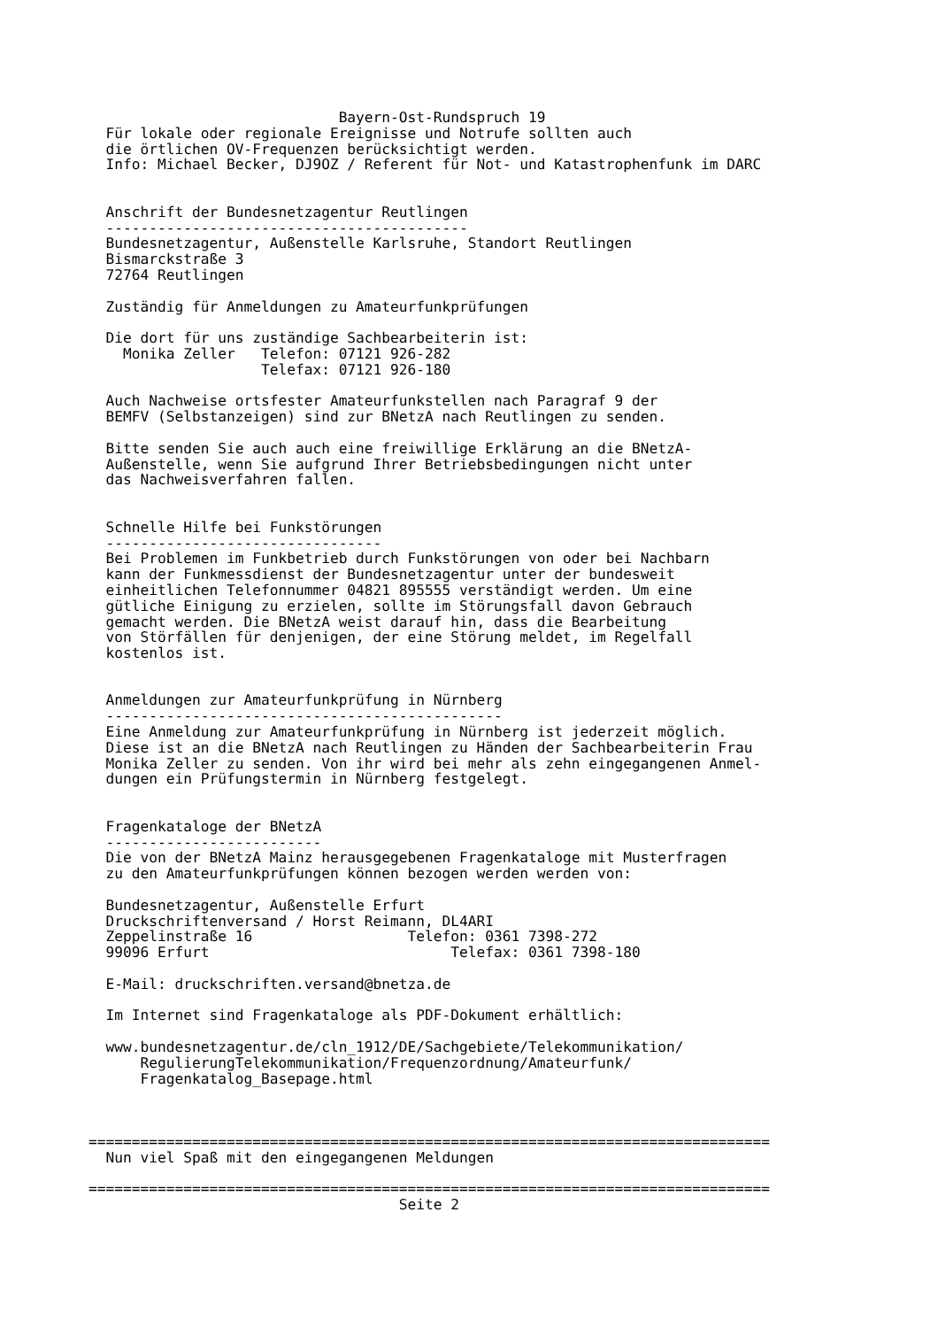Bayern-Ost-Rundspruch 19
  Für lokale oder regionale Ereignisse und Notrufe sollten auch
  die örtlichen OV-Frequenzen berücksichtigt werden.
  Info: Michael Becker, DJ9OZ / Referent für Not- und Katastrophenfunk im DARC


  Anschrift der Bundesnetzagentur Reutlingen
  ------------------------------------------
  Bundesnetzagentur, Außenstelle Karlsruhe, Standort Reutlingen
  Bismarckstraße 3
  72764 Reutlingen

  Zuständig für Anmeldungen zu Amateurfunkprüfungen

  Die dort für uns zuständige Sachbearbeiterin ist:
    Monika Zeller   Telefon: 07121 926-282
                    Telefax: 07121 926-180

  Auch Nachweise ortsfester Amateurfunkstellen nach Paragraf 9 der
  BEMFV (Selbstanzeigen) sind zur BNetzA nach Reutlingen zu senden.

  Bitte senden Sie auch auch eine freiwillige Erklärung an die BNetzA-
  Außenstelle, wenn Sie aufgrund Ihrer Betriebsbedingungen nicht unter
  das Nachweisverfahren fallen.


  Schnelle Hilfe bei Funkstörungen
  --------------------------------
  Bei Problemen im Funkbetrieb durch Funkstörungen von oder bei Nachbarn
  kann der Funkmessdienst der Bundesnetzagentur unter der bundesweit
  einheitlichen Telefonnummer 04821 895555 verständigt werden. Um eine
  gütliche Einigung zu erzielen, sollte im Störungsfall davon Gebrauch
  gemacht werden. Die BNetzA weist darauf hin, dass die Bearbeitung
  von Störfällen für denjenigen, der eine Störung meldet, im Regelfall
  kostenlos ist.


  Anmeldungen zur Amateurfunkprüfung in Nürnberg
  ----------------------------------------------
  Eine Anmeldung zur Amateurfunkprüfung in Nürnberg ist jederzeit möglich.
  Diese ist an die BNetzA nach Reutlingen zu Händen der Sachbearbeiterin Frau
  Monika Zeller zu senden. Von ihr wird bei mehr als zehn eingegangenen Anmel-
  dungen ein Prüfungstermin in Nürnberg festgelegt.


  Fragenkataloge der BNetzA
  -------------------------
  Die von der BNetzA Mainz herausgegebenen Fragenkataloge mit Musterfragen
  zu den Amateurfunkprüfungen können bezogen werden werden von:

  Bundesnetzagentur, Außenstelle Erfurt
  Druckschriftenversand / Horst Reimann, DL4ARI
  Zeppelinstraße 16                  Telefon: 0361 7398-272
  99096 Erfurt                            Telefax: 0361 7398-180

  E-Mail: druckschriften.versand@bnetza.de

  Im Internet sind Fragenkataloge als PDF-Dokument erhältlich:

  www.bundesnetzagentur.de/cln_1912/DE/Sachgebiete/Telekommunikation/
      RegulierungTelekommunikation/Frequenzordnung/Amateurfunk/
      Fragenkatalog_Basepage.html



===============================================================================
  Nun viel Spaß mit den eingegangenen Meldungen

===============================================================================
                                    Seite 2